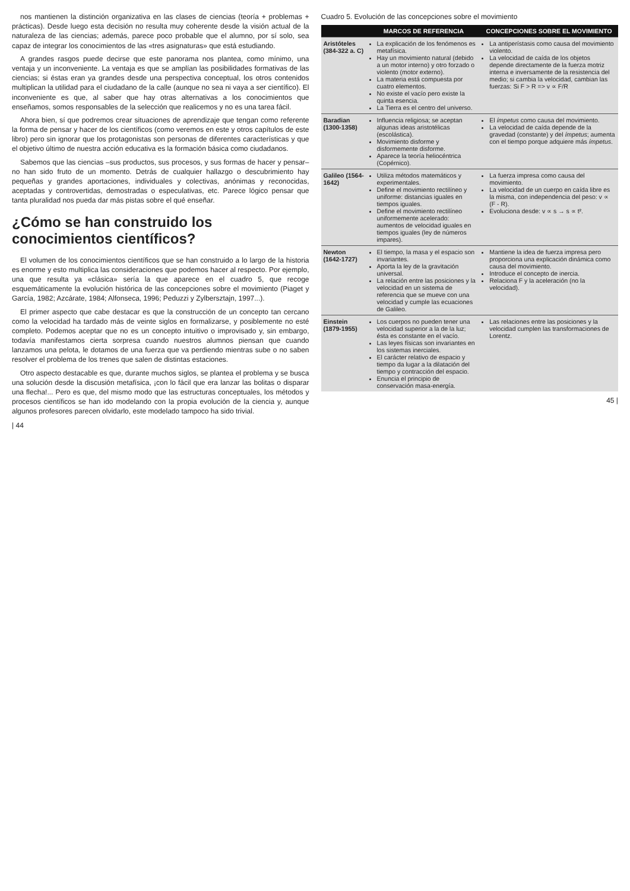nos mantienen la distinción organizativa en las clases de ciencias (teoría + problemas + prácticas). Desde luego esta decisión no resulta muy coherente desde la visión actual de la naturaleza de las ciencias; además, parece poco probable que el alumno, por sí solo, sea capaz de integrar los conocimientos de las «tres asignaturas» que está estudiando.
A grandes rasgos puede decirse que este panorama nos plantea, como mínimo, una ventaja y un inconveniente. La ventaja es que se amplían las posibilidades formativas de las ciencias; si éstas eran ya grandes desde una perspectiva conceptual, los otros contenidos multiplican la utilidad para el ciudadano de la calle (aunque no sea ni vaya a ser científico). El inconveniente es que, al saber que hay otras alternativas a los conocimientos que enseñamos, somos responsables de la selección que realicemos y no es una tarea fácil.
Ahora bien, sí que podremos crear situaciones de aprendizaje que tengan como referente la forma de pensar y hacer de los científicos (como veremos en este y otros capítulos de este libro) pero sin ignorar que los protagonistas son personas de diferentes características y que el objetivo último de nuestra acción educativa es la formación básica como ciudadanos.
Sabemos que las ciencias –sus productos, sus procesos, y sus formas de hacer y pensar– no han sido fruto de un momento. Detrás de cualquier hallazgo o descubrimiento hay pequeñas y grandes aportaciones, individuales y colectivas, anónimas y reconocidas, aceptadas y controvertidas, demostradas o especulativas, etc. Parece lógico pensar que tanta pluralidad nos pueda dar más pistas sobre el qué enseñar.
¿Cómo se han construido los conocimientos científicos?
El volumen de los conocimientos científicos que se han construido a lo largo de la historia es enorme y esto multiplica las consideraciones que podemos hacer al respecto. Por ejemplo, una que resulta ya «clásica» sería la que aparece en el cuadro 5, que recoge esquemáticamente la evolución histórica de las concepciones sobre el movimiento (Piaget y García, 1982; Azcárate, 1984; Alfonseca, 1996; Peduzzi y Zylbersztajn, 1997...).
El primer aspecto que cabe destacar es que la construcción de un concepto tan cercano como la velocidad ha tardado más de veinte siglos en formalizarse, y posiblemente no esté completo. Podemos aceptar que no es un concepto intuitivo o improvisado y, sin embargo, todavía manifestamos cierta sorpresa cuando nuestros alumnos piensan que cuando lanzamos una pelota, le dotamos de una fuerza que va perdiendo mientras sube o no saben resolver el problema de los trenes que salen de distintas estaciones.
Otro aspecto destacable es que, durante muchos siglos, se plantea el problema y se busca una solución desde la discusión metafísica, ¡con lo fácil que era lanzar las bolitas o disparar una flecha!... Pero es que, del mismo modo que las estructuras conceptuales, los métodos y procesos científicos se han ido modelando con la propia evolución de la ciencia y, aunque algunos profesores parecen olvidarlo, este modelado tampoco ha sido trivial.
| 44
Cuadro 5. Evolución de las concepciones sobre el movimiento
| | MARCOS DE REFERENCIA | CONCEPCIONES SOBRE EL MOVIMIENTO |
| --- | --- | --- |
| Aristóteles (384-322 a. C) | La explicación de los fenómenos es metafísica. Hay un movimiento natural (debido a un motor interno) y otro forzado o violento (motor externo). La materia está compuesta por cuatro elementos. No existe el vacío pero existe la quinta esencia. La Tierra es el centro del universo. | La antiperístasis como causa del movimiento violento. La velocidad de caída de los objetos depende directamente de la fuerza motriz interna e inversamente de la resistencia del medio; si cambia la velocidad, cambian las fuerzas: Si F > R => v ∝ F/R |
| Baradian (1300-1358) | Influencia religiosa; se aceptan algunas ideas aristotélicas (escolástica). Movimiento disforme y disformemente disforme. Aparece la teoría heliocéntrica (Copérnico). | El ímpetus como causa del movimiento. La velocidad de caída depende de la gravedad (constante) y del ímpetus ; aumenta con el tiempo porque adquiere más ímpetus . |
| Galileo (1564-1642) | Utiliza métodos matemáticos y experimentales. Define el movimiento rectilíneo y uniforme: distancias iguales en tiempos iguales. Define el movimiento rectilíneo uniformemente acelerado: aumentos de velocidad iguales en tiempos iguales (ley de números impares). | La fuerza impresa como causa del movimiento. La velocidad de un cuerpo en caída libre es la misma, con independencia del peso: v ∝ (F - R). Evoluciona desde: v ∝ s → s ∝ t². |
| Newton (1642-1727) | El tiempo, la masa y el espacio son invariantes. Aporta la ley de la gravitación universal. La relación entre las posiciones y la velocidad en un sistema de referencia que se mueve con una velocidad y cumple las ecuaciones de Galileo. | Mantiene la idea de fuerza impresa pero proporciona una explicación dinámica como causa del movimiento. Introduce el concepto de inercia. Relaciona F y la aceleración (no la velocidad). |
| Einstein (1879-1955) | Los cuerpos no pueden tener una velocidad superior a la de la luz; ésta es constante en el vacío. Las leyes físicas son invariantes en los sistemas inerciales. El carácter relativo de espacio y tiempo da lugar a la dilatación del tiempo y contracción del espacio. Enuncia el principio de conservación masa-energía. | Las relaciones entre las posiciones y la velocidad cumplen las transformaciones de Lorentz. |
45 |